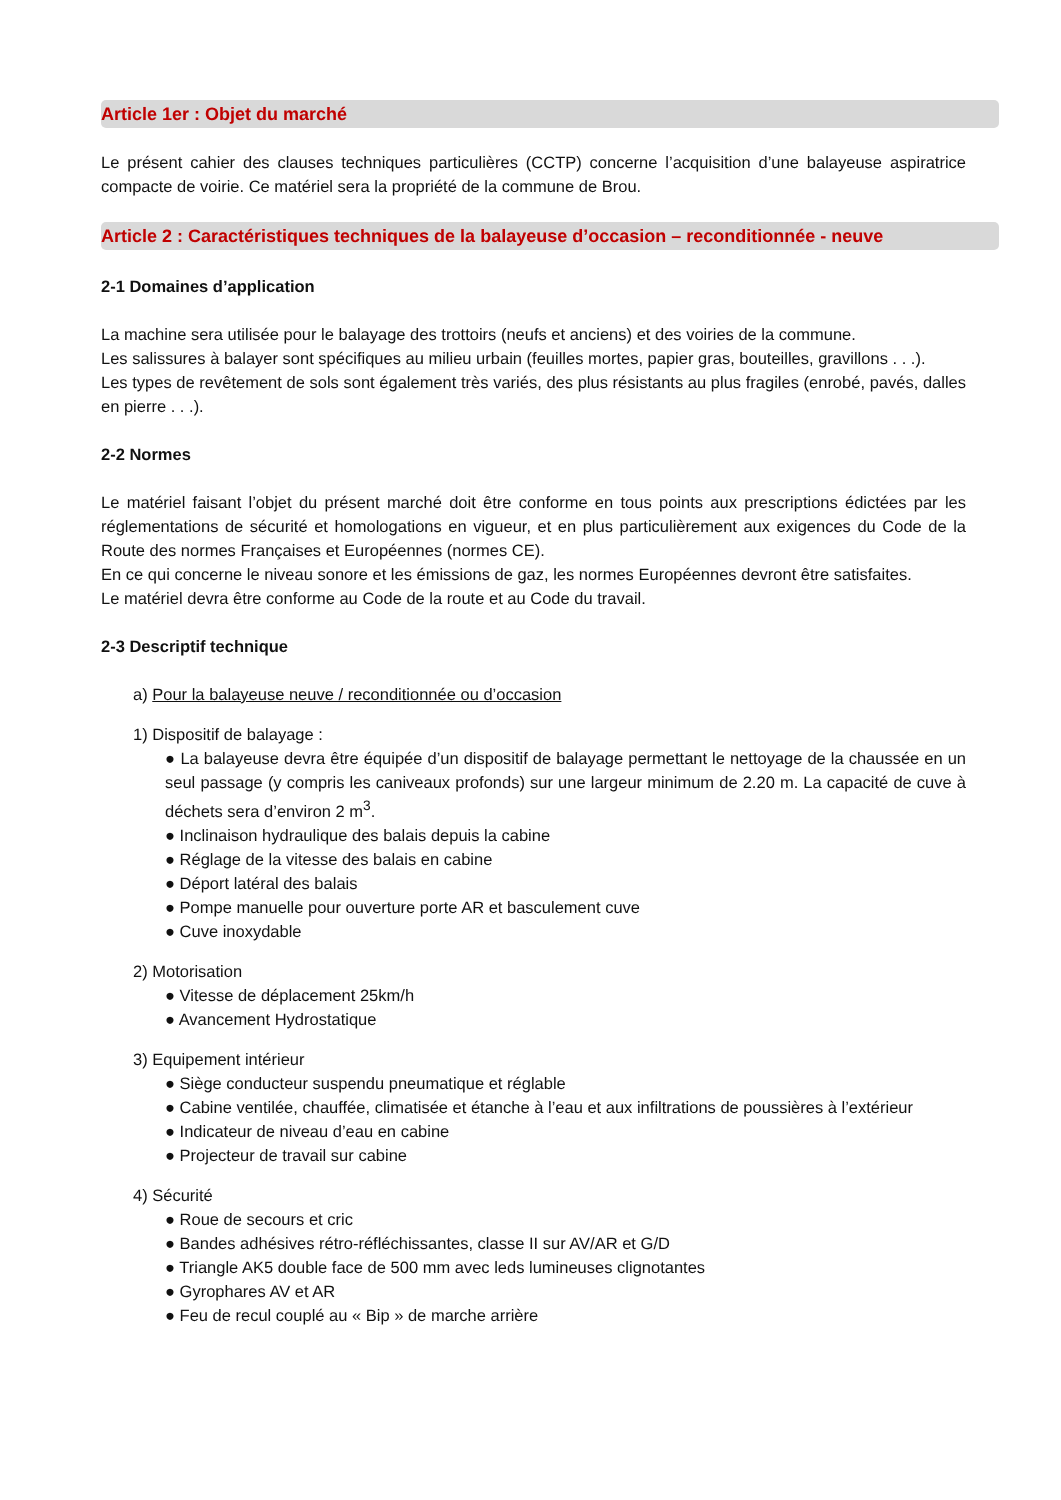Article 1er : Objet du marché
Le présent cahier des clauses techniques particulières (CCTP) concerne l’acquisition d’une balayeuse aspiratrice compacte de voirie. Ce matériel sera la propriété de la commune de Brou.
Article 2 : Caractéristiques techniques de la balayeuse d’occasion – reconditionnée - neuve
2-1 Domaines d’application
La machine sera utilisée pour le balayage des trottoirs (neufs et anciens) et des voiries de la commune.
Les salissures à balayer sont spécifiques au milieu urbain (feuilles mortes, papier gras, bouteilles, gravillons . . .).
Les types de revêtement de sols sont également très variés, des plus résistants au plus fragiles (enrobé, pavés, dalles en pierre . . .).
2-2 Normes
Le matériel faisant l’objet du présent marché doit être conforme en tous points aux prescriptions édictées par les réglementations de sécurité et homologations en vigueur, et en plus particulièrement aux exigences du Code de la Route des normes Françaises et Européennes (normes CE).
En ce qui concerne le niveau sonore et les émissions de gaz, les normes Européennes devront être satisfaites.
Le matériel devra être conforme au Code de la route et au Code du travail.
2-3 Descriptif technique
a) Pour la balayeuse neuve / reconditionnée ou d’occasion
1) Dispositif de balayage :
● La balayeuse devra être équipée d’un dispositif de balayage permettant le nettoyage de la chaussée en un seul passage (y compris les caniveaux profonds) sur une largeur minimum de 2.20 m. La capacité de cuve à déchets sera d’environ 2 m<sup>3</sup>.
● Inclinaison hydraulique des balais depuis la cabine
● Réglage de la vitesse des balais en cabine
● Déport latéral des balais
● Pompe manuelle pour ouverture porte AR et basculement cuve
● Cuve inoxydable
2) Motorisation
● Vitesse de déplacement 25km/h
● Avancement Hydrostatique
3) Equipement intérieur
● Siège conducteur suspendu pneumatique et réglable
● Cabine ventilée, chauffée, climatisée et étanche à l’eau et aux infiltrations de poussières à l’extérieur
● Indicateur de niveau d’eau en cabine
● Projecteur de travail sur cabine
4) Sécurité
● Roue de secours et cric
● Bandes adhésives rétro-réfléchissantes, classe II sur AV/AR et G/D
● Triangle AK5 double face de 500 mm avec leds lumineuses clignotantes
● Gyrophares AV et AR
● Feu de recul couplé au « Bip » de marche arrière